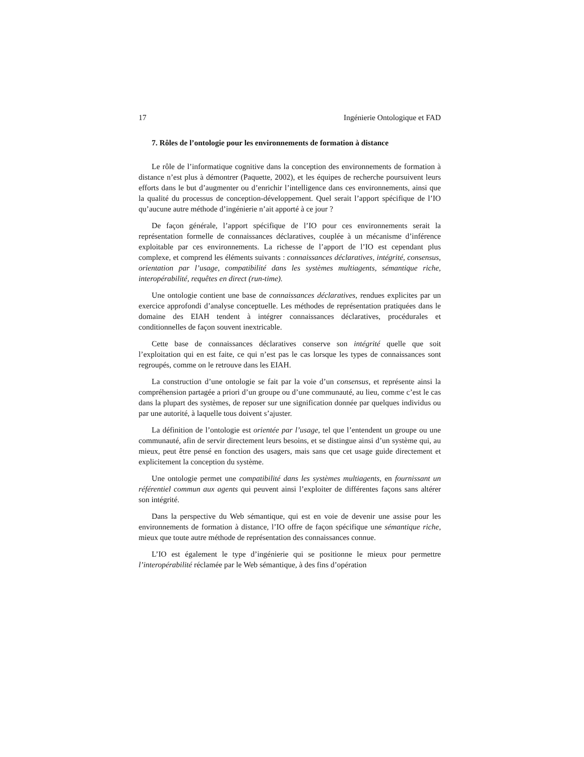17 Ingénierie Ontologique et FAD
7. Rôles de l’ontologie pour les environnements de formation à distance
Le rôle de l’informatique cognitive dans la conception des environnements de formation à distance n’est plus à démontrer (Paquette, 2002), et les équipes de recherche poursuivent leurs efforts dans le but d’augmenter ou d’enrichir l’intelligence dans ces environnements, ainsi que la qualité du processus de conception-développement. Quel serait l’apport spécifique de l’IO qu’aucune autre méthode d’ingénierie n’ait apporté à ce jour ?
De façon générale, l’apport spécifique de l’IO pour ces environnements serait la représentation formelle de connaissances déclaratives, couplée à un mécanisme d’inférence exploitable par ces environnements. La richesse de l’apport de l’IO est cependant plus complexe, et comprend les éléments suivants : connaissances déclaratives, intégrité, consensus, orientation par l’usage, compatibilité dans les systèmes multiagents, sémantique riche, interopérabilité, requêtes en direct (run-time).
Une ontologie contient une base de connaissances déclaratives, rendues explicites par un exercice approfondi d’analyse conceptuelle. Les méthodes de représentation pratiquées dans le domaine des EIAH tendent à intégrer connaissances déclaratives, procédurales et conditionnelles de façon souvent inextricable.
Cette base de connaissances déclaratives conserve son intégrité quelle que soit l’exploitation qui en est faite, ce qui n’est pas le cas lorsque les types de connaissances sont regroupés, comme on le retrouve dans les EIAH.
La construction d’une ontologie se fait par la voie d’un consensus, et représente ainsi la compréhension partagée a priori d’un groupe ou d’une communauté, au lieu, comme c’est le cas dans la plupart des systèmes, de reposer sur une signification donnée par quelques individus ou par une autorité, à laquelle tous doivent s’ajuster.
La définition de l’ontologie est orientée par l’usage, tel que l’entendent un groupe ou une communauté, afin de servir directement leurs besoins, et se distingue ainsi d’un système qui, au mieux, peut être pensé en fonction des usagers, mais sans que cet usage guide directement et explicitement la conception du système.
Une ontologie permet une compatibilité dans les systèmes multiagents, en fournissant un référentiel commun aux agents qui peuvent ainsi l’exploiter de différentes façons sans altérer son intégrité.
Dans la perspective du Web sémantique, qui est en voie de devenir une assise pour les environnements de formation à distance, l’IO offre de façon spécifique une sémantique riche, mieux que toute autre méthode de représentation des connaissances connue.
L’IO est également le type d’ingénierie qui se positionne le mieux pour permettre l’interopérabilité réclamée par le Web sémantique, à des fins d’opération